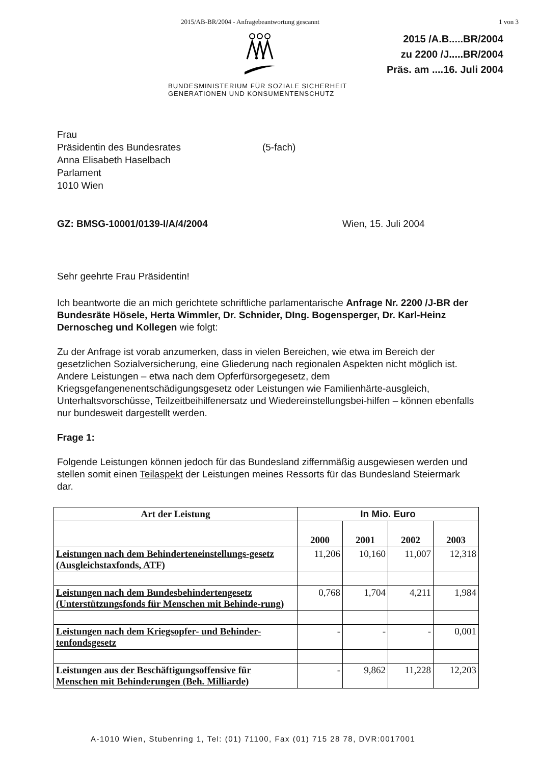2015/AB-BR/2004 - Anfragebeantwortung gescannt 1 von 3
BUNDESMINISTERIUM FÜR SOZIALE SICHERHEIT
GENERATIONEN UND KONSUMENTENSCHUTZ
2015 /A.B.....BR/2004
zu 2200 /J.....BR/2004
Präs. am ....16. Juli 2004
Frau
Präsidentin des Bundesrates
Anna Elisabeth Haselbach
Parlament
1010 Wien
(5-fach)
GZ: BMSG-10001/0139-I/A/4/2004 Wien, 15. Juli 2004
Sehr geehrte Frau Präsidentin!
Ich beantworte die an mich gerichtete schriftliche parlamentarische Anfrage Nr. 2200 /J-BR der Bundesräte Hösele, Herta Wimmler, Dr. Schnider, DIng. Bogensperger, Dr. Karl-Heinz Dernoscheg und Kollegen wie folgt:
Zu der Anfrage ist vorab anzumerken, dass in vielen Bereichen, wie etwa im Bereich der gesetzlichen Sozialversicherung, eine Gliederung nach regionalen Aspekten nicht möglich ist. Andere Leistungen – etwa nach dem Opferfürsorgegesetz, dem Kriegsgefangenenentschädigungsgesetz oder Leistungen wie Familienhärte-ausgleich, Unterhaltsvorschüsse, Teilzeitbeihilfenersatz und Wiedereinstellungsbei-hilfen – können ebenfalls nur bundesweit dargestellt werden.
Frage 1:
Folgende Leistungen können jedoch für das Bundesland ziffernmäßig ausgewiesen werden und stellen somit einen Teilaspekt der Leistungen meines Ressorts für das Bundesland Steiermark dar.
| Art der Leistung | In Mio. Euro | | | |
| --- | --- | --- | --- | --- |
| | 2000 | 2001 | 2002 | 2003 |
| Leistungen nach dem Behinderteneinstellungs-gesetz (Ausgleichstaxfonds, ATF) | 11,206 | 10,160 | 11,007 | 12,318 |
| Leistungen nach dem Bundesbehindertengesetz (Unterstützungsfonds für Menschen mit Behinde-rung) | 0,768 | 1,704 | 4,211 | 1,984 |
| Leistungen nach dem Kriegsopfer- und Behinder-tenfondsgesetz | - | - | - | 0,001 |
| Leistungen aus der Beschäftigungsoffensive für Menschen mit Behinderungen (Beh. Milliarde) | - | 9,862 | 11,228 | 12,203 |
A-1010 Wien, Stubenring 1, Tel: (01) 71100, Fax (01) 715 28 78, DVR:0017001